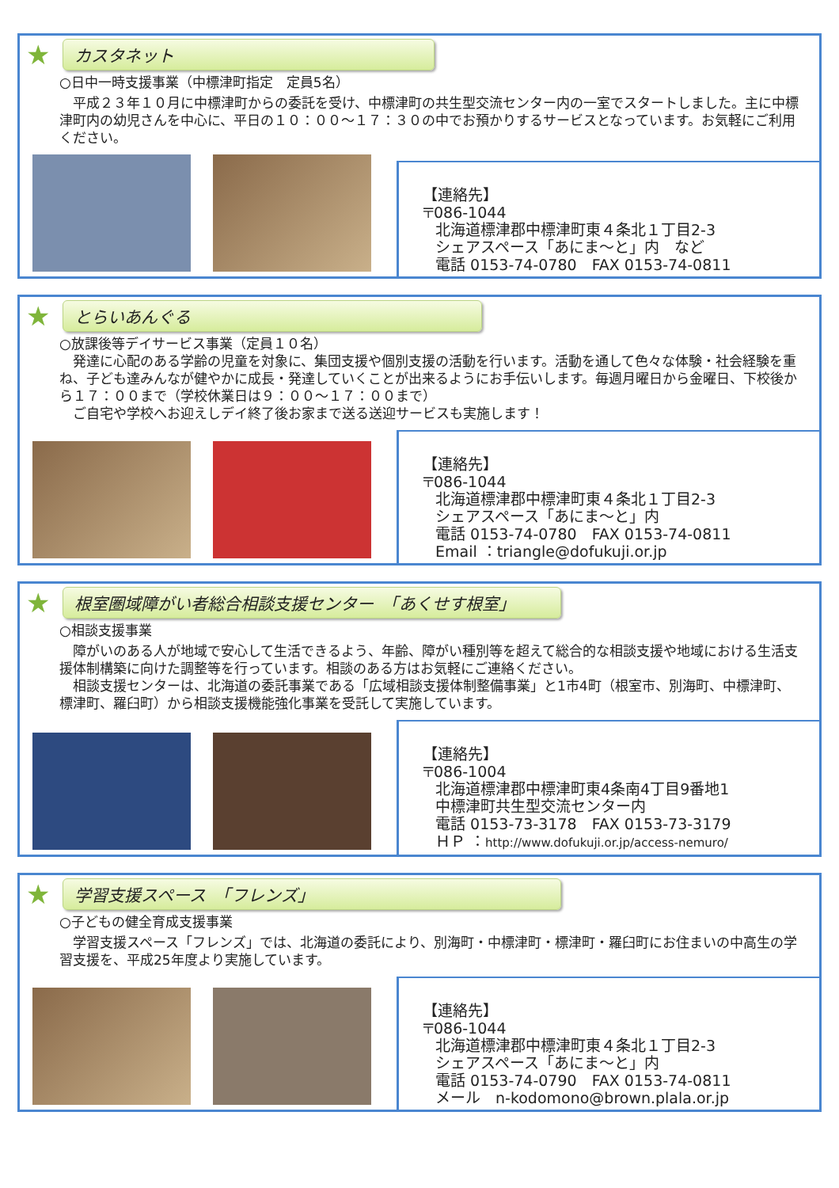★ カスタネット
○日中一時支援事業（中標津町指定　定員5名）
　平成２３年１０月に中標津町からの委託を受け、中標津町の共生型交流センター内の一室でスタートしました。主に中標津町内の幼児さんを中心に、平日の１０：００～１７：３０の中でお預かりするサービスとなっています。お気軽にご利用ください。
【連絡先】
〒086-1044
北海道標津郡中標津町東４条北１丁目2-3
シェアスペース「あにま～と」内　など
電話 0153-74-0780　FAX 0153-74-0811
★ とらいあんぐる
○放課後等デイサービス事業（定員１０名）
　発達に心配のある学齢の児童を対象に、集団支援や個別支援の活動を行います。活動を通して色々な体験・社会経験を重ね、子ども達みんなが健やかに成長・発達していくことが出来るようにお手伝いします。毎週月曜日から金曜日、下校後から１７：００まで（学校休業日は９：００～１７：００まで）
　ご自宅や学校へお迎えしデイ終了後お家まで送る送迎サービスも実施します！
【連絡先】
〒086-1044
北海道標津郡中標津町東４条北１丁目2-3
シェアスペース「あにま～と」内
電話 0153-74-0780　FAX 0153-74-0811
Email ：triangle@dofukuji.or.jp
★ 根室圏域障がい者総合相談支援センター　「あくせす根室」
○相談支援事業
　障がいのある人が地域で安心して生活できるよう、年齢、障がい種別等を超えて総合的な相談支援や地域における生活支援体制構築に向けた調整等を行っています。相談のある方はお気軽にご連絡ください。
　相談支援センターは、北海道の委託事業である「広域相談支援体制整備事業」と1市4町（根室市、別海町、中標津町、標津町、羅臼町）から相談支援機能強化事業を受託して実施しています。
【連絡先】
〒086-1004
北海道標津郡中標津町東4条南4丁目9番地1
中標津町共生型交流センター内
電話 0153-73-3178　FAX 0153-73-3179
ＨＰ ：http://www.dofukuji.or.jp/access-nemuro/
★ 学習支援スペース　「フレンズ」
○子どもの健全育成支援事業
　学習支援スペース「フレンズ」では、北海道の委託により、別海町・中標津町・標津町・羅臼町にお住まいの中高生の学習支援を、平成25年度より実施しています。
【連絡先】
〒086-1044
北海道標津郡中標津町東４条北１丁目2-3
シェアスペース「あにま～と」内
電話 0153-74-0790　FAX 0153-74-0811
メール　n-kodomono@brown.plala.or.jp